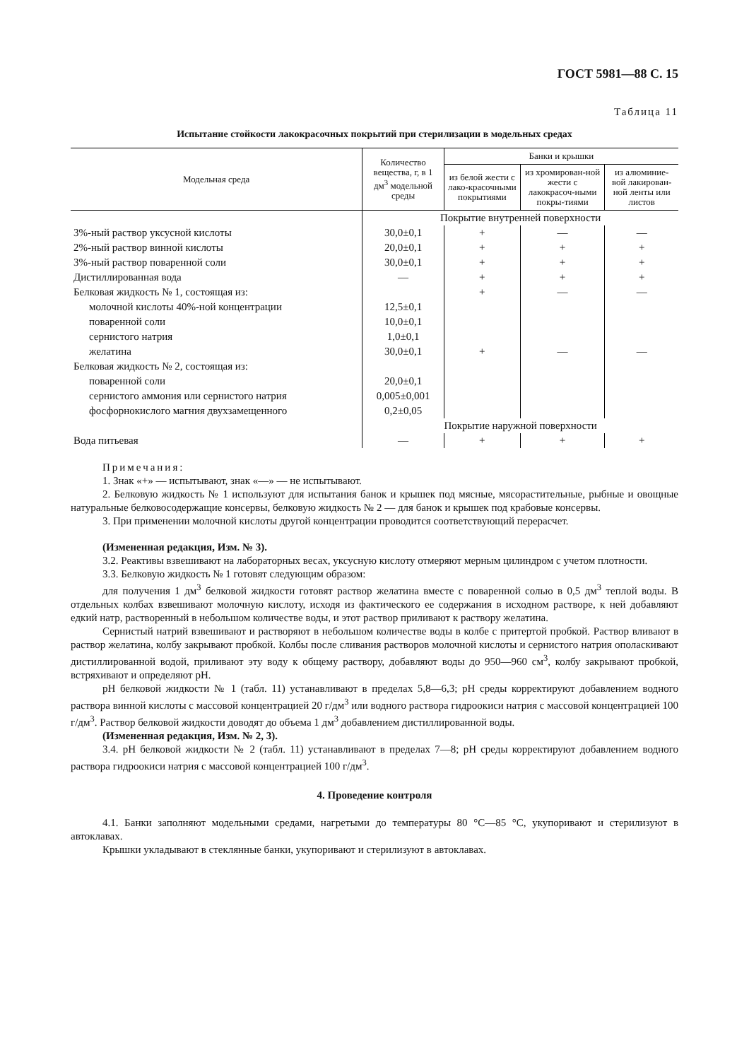ГОСТ 5981—88 С. 15
Таблица 11
Испытание стойкости лакокрасочных покрытий при стерилизации в модельных средах
| Модельная среда | Количество вещества, г, в 1 дм<sup>3</sup> модельной среды | Банки и крышки | | |
| --- | --- | --- | --- | --- |
| | | из белой жести с лако-красочными покрытиями | из хромирован-ной жести с лакокрасоч-ными покры-тиями | из алюминие-вой лакирован-ной ленты или листов |
| | Покрытие внутренней поверхности | | | |
| 3%-ный раствор уксусной кислоты | 30,0±0,1 | + | — | — |
| 2%-ный раствор винной кислоты | 20,0±0,1 | + | + | + |
| 3%-ный раствор поваренной соли | 30,0±0,1 | + | + | + |
| Дистиллированная вода | — | + | + | + |
| Белковая жидкость № 1, состоящая из: | | + | — | — |
| молочной кислоты 40%-ной концентрации | 12,5±0,1 | | | |
| поваренной соли | 10,0±0,1 | | | |
| сернистого натрия | 1,0±0,1 | | | |
| желатина | 30,0±0,1 | + | — | — |
| Белковая жидкость № 2, состоящая из: | | | | |
| поваренной соли | 20,0±0,1 | | | |
| сернистого аммония или сернистого натрия | 0,005±0,001 | | | |
| фосфорнокислого магния двухзамещенного | 0,2±0,05 | | | |
| | Покрытие наружной поверхности | | | |
| Вода питьевая | — | + | + | + |
Примечания:
1. Знак «+» — испытывают, знак «—» — не испытывают.
2. Белковую жидкость № 1 используют для испытания банок и крышек под мясные, мясорастительные, рыбные и овощные натуральные белковосодержащие консервы, белковую жидкость № 2 — для банок и крышек под крабовые консервы.
3. При применении молочной кислоты другой концентрации проводится соответствующий перерасчет.
(Измененная редакция, Изм. № 3).
3.2. Реактивы взвешивают на лабораторных весах, уксусную кислоту отмеряют мерным цилиндром с учетом плотности.
3.3. Белковую жидкость № 1 готовят следующим образом:
для получения 1 дм<sup>3</sup> белковой жидкости готовят раствор желатина вместе с поваренной солью в 0,5 дм<sup>3</sup> теплой воды. В отдельных колбах взвешивают молочную кислоту, исходя из фактического ее содержания в исходном растворе, к ней добавляют едкий натр, растворенный в небольшом количестве воды, и этот раствор приливают к раствору желатина.
Сернистый натрий взвешивают и растворяют в небольшом количестве воды в колбе с притертой пробкой. Раствор вливают в раствор желатина, колбу закрывают пробкой. Колбы после сливания растворов молочной кислоты и сернистого натрия ополаскивают дистиллированной водой, приливают эту воду к общему раствору, добавляют воды до 950—960 см<sup>3</sup>, колбу закрывают пробкой, встряхивают и определяют pH.
pH белковой жидкости № 1 (табл. 11) устанавливают в пределах 5,8—6,3; pH среды корректируют добавлением водного раствора винной кислоты с массовой концентрацией 20 г/дм<sup>3</sup> или водного раствора гидроокиси натрия с массовой концентрацией 100 г/дм<sup>3</sup>. Раствор белковой жидкости доводят до объема 1 дм<sup>3</sup> добавлением дистиллированной воды.
(Измененная редакция, Изм. № 2, 3).
3.4. pH белковой жидкости № 2 (табл. 11) устанавливают в пределах 7—8; pH среды корректируют добавлением водного раствора гидроокиси натрия с массовой концентрацией 100 г/дм<sup>3</sup>.
4. Проведение контроля
4.1. Банки заполняют модельными средами, нагретыми до температуры 80 °С—85 °С, укупоривают и стерилизуют в автоклавах.
Крышки укладывают в стеклянные банки, укупоривают и стерилизуют в автоклавах.